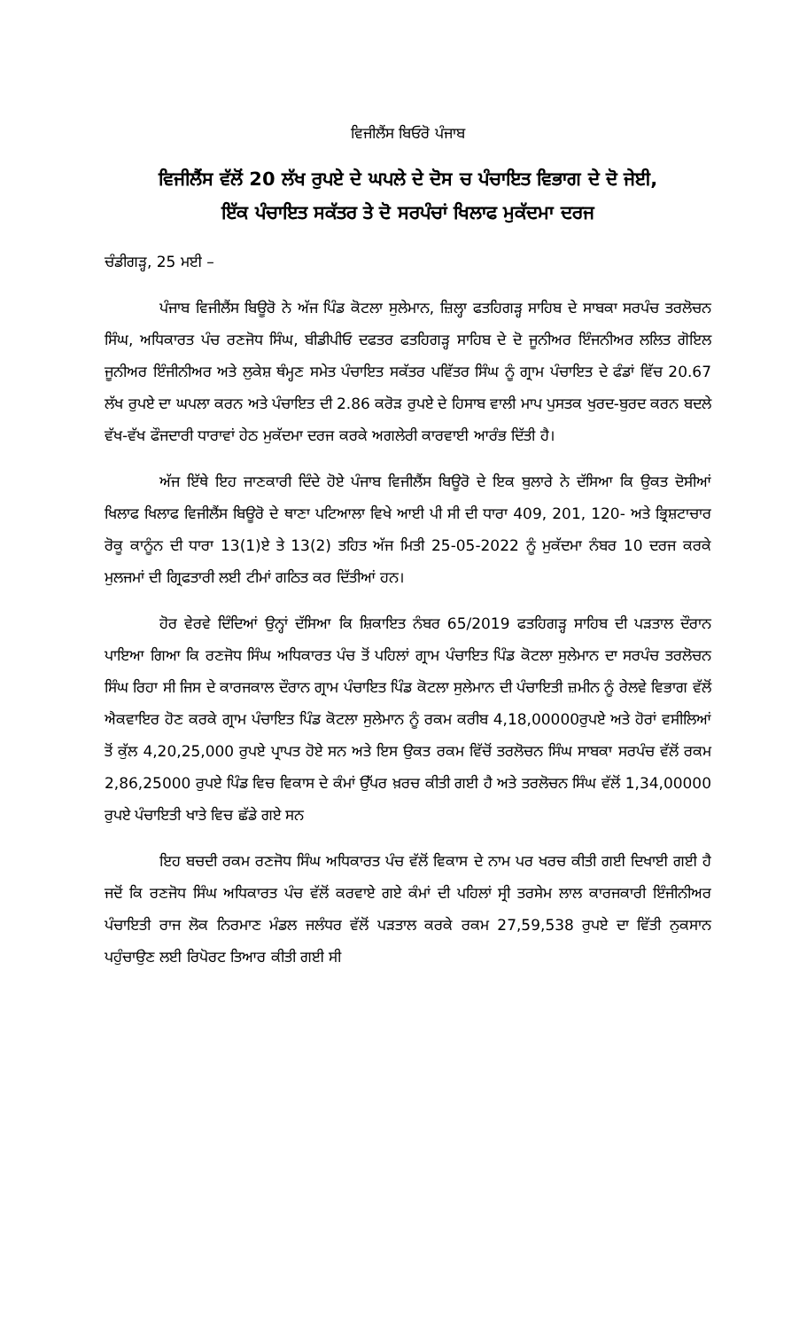ਵਿਜੀਲੈਂਸ ਬਿਓਰੋ ਪੰਜਾਬ
ਵਿਜੀਲੈਂਸ ਵੱਲੋਂ 20 ਲੱਖ ਰੁਪਏ ਦੇ ਘਪਲੇ ਦੇ ਦੋਸ ਚ ਪੰਚਾਇਤ ਵਿਭਾਗ ਦੇ ਦੋ ਜੇਈ,
ਇੱਕ ਪੰਚਾਇਤ ਸਕੱਤਰ ਤੇ ਦੋ ਸਰਪੰਚਾਂ ਖਿਲਾਫ ਮੁਕੱਦਮਾ ਦਰਜ
ਚੰਡੀਗੜ੍ਹ, 25 ਮਈ –
ਪੰਜਾਬ ਵਿਜੀਲੈਂਸ ਬਿਊਰੋ ਨੇ ਅੱਜ ਪਿੰਡ ਕੋਟਲਾ ਸੁਲੇਮਾਨ, ਜ਼ਿਲ੍ਹਾ ਫਤਹਿਗੜ੍ਹ ਸਾਹਿਬ ਦੇ ਸਾਬਕਾ ਸਰਪੰਚ ਤਰਲੋਚਨ ਸਿੰਘ, ਅਧਿਕਾਰਤ ਪੰਚ ਰਣਜੋਧ ਸਿੰਘ, ਬੀਡੀਪੀਓ ਦਫਤਰ ਫਤਹਿਗੜ੍ਹ ਸਾਹਿਬ ਦੇ ਦੋ ਜੂਨੀਅਰ ਇੰਜਨੀਅਰ ਲਲਿਤ ਗੋਇਲ ਜੂਨੀਅਰ ਇੰਜੀਨੀਅਰ ਅਤੇ ਲੁਕੇਸ਼ ਥੰਮ੍ਹਣ ਸਮੇਤ ਪੰਚਾਇਤ ਸਕੱਤਰ ਪਵਿੱਤਰ ਸਿੰਘ ਨੂੰ ਗ੍ਰਾਮ ਪੰਚਾਇਤ ਦੇ ਫੰਡਾਂ ਵਿੱਚ 20.67 ਲੱਖ ਰੁਪਏ ਦਾ ਘਪਲਾ ਕਰਨ ਅਤੇ ਪੰਚਾਇਤ ਦੀ 2.86 ਕਰੋੜ ਰੁਪਏ ਦੇ ਹਿਸਾਬ ਵਾਲੀ ਮਾਪ ਪੁਸਤਕ ਖੁਰਦ-ਬੁਰਦ ਕਰਨ ਬਦਲੇ ਵੱਖ-ਵੱਖ ਫੌਜਦਾਰੀ ਧਾਰਾਵਾਂ ਹੇਠ ਮੁਕੱਦਮਾ ਦਰਜ ਕਰਕੇ ਅਗਲੇਰੀ ਕਾਰਵਾਈ ਆਰੰਭ ਦਿੱਤੀ ਹੈ।
ਅੱਜ ਇੱਥੇ ਇਹ ਜਾਣਕਾਰੀ ਦਿੰਦੇ ਹੋਏ ਪੰਜਾਬ ਵਿਜੀਲੈਂਸ ਬਿਊਰੋ ਦੇ ਇਕ ਬੁਲਾਰੇ ਨੇ ਦੱਸਿਆ ਕਿ ਉਕਤ ਦੋਸੀਆਂ ਖਿਲਾਫ ਖਿਲਾਫ ਵਿਜੀਲੈਂਸ ਬਿਊਰੋ ਦੇ ਥਾਣਾ ਪਟਿਆਲਾ ਵਿਖੇ ਆਈ ਪੀ ਸੀ ਦੀ ਧਾਰਾ 409, 201, 120- ਅਤੇ ਭ੍ਰਿਸ਼ਟਾਚਾਰ ਰੋਕੂ ਕਾਨੂੰਨ ਦੀ ਧਾਰਾ 13(1)ਏ ਤੇ 13(2) ਤਹਿਤ ਅੱਜ ਮਿਤੀ 25-05-2022 ਨੂੰ ਮੁਕੱਦਮਾ ਨੰਬਰ 10 ਦਰਜ ਕਰਕੇ ਮੁਲਜਮਾਂ ਦੀ ਗ੍ਰਿਫਤਾਰੀ ਲਈ ਟੀਮਾਂ ਗਠਿਤ ਕਰ ਦਿੱਤੀਆਂ ਹਨ।
ਹੋਰ ਵੇਰਵੇ ਦਿੰਦਿਆਂ ਉਨ੍ਹਾਂ ਦੱਸਿਆ ਕਿ ਸ਼ਿਕਾਇਤ ਨੰਬਰ 65/2019 ਫਤਹਿਗੜ੍ਹ ਸਾਹਿਬ ਦੀ ਪੜਤਾਲ ਦੌਰਾਨ ਪਾਇਆ ਗਿਆ ਕਿ ਰਣਜੋਧ ਸਿੰਘ ਅਧਿਕਾਰਤ ਪੰਚ ਤੋਂ ਪਹਿਲਾਂ ਗ੍ਰਾਮ ਪੰਚਾਇਤ ਪਿੰਡ ਕੋਟਲਾ ਸੁਲੇਮਾਨ ਦਾ ਸਰਪੰਚ ਤਰਲੋਚਨ ਸਿੰਘ ਰਿਹਾ ਸੀ ਜਿਸ ਦੇ ਕਾਰਜਕਾਲ ਦੌਰਾਨ ਗ੍ਰਾਮ ਪੰਚਾਇਤ ਪਿੰਡ ਕੋਟਲਾ ਸੁਲੇਮਾਨ ਦੀ ਪੰਚਾਇਤੀ ਜ਼ਮੀਨ ਨੂੰ ਰੇਲਵੇ ਵਿਭਾਗ ਵੱਲੋਂ ਐਕਵਾਇਰ ਹੋਣ ਕਰਕੇ ਗ੍ਰਾਮ ਪੰਚਾਇਤ ਪਿੰਡ ਕੋਟਲਾ ਸੁਲੇਮਾਨ ਨੂੰ ਰਕਮ ਕਰੀਬ 4,18,00000ਰੁਪਏ ਅਤੇ ਹੋਰਾਂ ਵਸੀਲਿਆਂ ਤੋਂ ਕੁੱਲ 4,20,25,000 ਰੁਪਏ ਪ੍ਰਾਪਤ ਹੋਏ ਸਨ ਅਤੇ ਇਸ ਉਕਤ ਰਕਮ ਵਿੱਚੋਂ ਤਰਲੋਚਨ ਸਿੰਘ ਸਾਬਕਾ ਸਰਪੰਚ ਵੱਲੋਂ ਰਕਮ 2,86,25000 ਰੁਪਏ ਪਿੰਡ ਵਿਚ ਵਿਕਾਸ ਦੇ ਕੰਮਾਂ ਉੱਪਰ ਖ਼ਰਚ ਕੀਤੀ ਗਈ ਹੈ ਅਤੇ ਤਰਲੋਚਨ ਸਿੰਘ ਵੱਲੋਂ 1,34,00000 ਰੁਪਏ ਪੰਚਾਇਤੀ ਖਾਤੇ ਵਿਚ ਛੱਡੇ ਗਏ ਸਨ
ਇਹ ਬਚਦੀ ਰਕਮ ਰਣਜੋਧ ਸਿੰਘ ਅਧਿਕਾਰਤ ਪੰਚ ਵੱਲੋਂ ਵਿਕਾਸ ਦੇ ਨਾਮ ਪਰ ਖਰਚ ਕੀਤੀ ਗਈ ਦਿਖਾਈ ਗਈ ਹੈ ਜਦੋਂ ਕਿ ਰਣਜੋਧ ਸਿੰਘ ਅਧਿਕਾਰਤ ਪੰਚ ਵੱਲੋਂ ਕਰਵਾਏ ਗਏ ਕੰਮਾਂ ਦੀ ਪਹਿਲਾਂ ਸ੍ਰੀ ਤਰਸੇਮ ਲਾਲ ਕਾਰਜਕਾਰੀ ਇੰਜੀਨੀਅਰ ਪੰਚਾਇਤੀ ਰਾਜ ਲੋਕ ਨਿਰਮਾਣ ਮੰਡਲ ਜਲੰਧਰ ਵੱਲੋਂ ਪੜਤਾਲ ਕਰਕੇ ਰਕਮ 27,59,538 ਰੁਪਏ ਦਾ ਵਿੱਤੀ ਨੁਕਸਾਨ ਪਹੁੰਚਾਉਣ ਲਈ ਰਿਪੋਰਟ ਤਿਆਰ ਕੀਤੀ ਗਈ ਸੀ